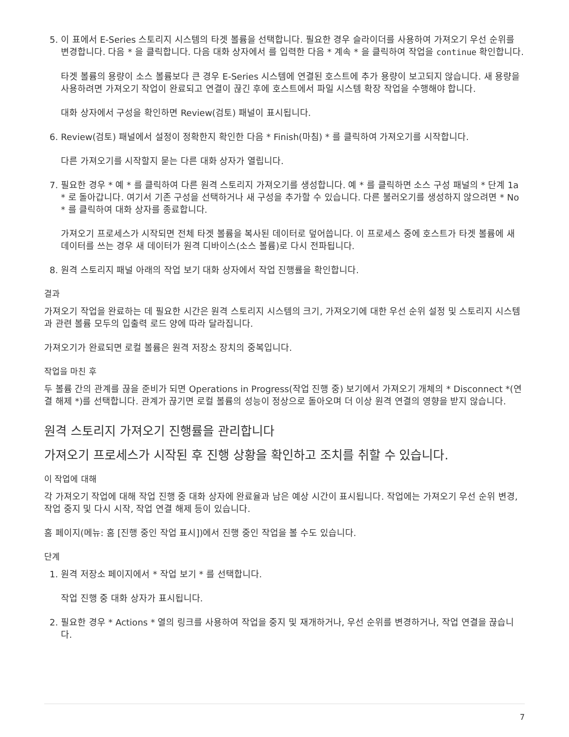5. 이 표에서 E-Series 스토리지 시스템의 타겟 볼륨을 선택합니다. 필요한 경우 슬라이더를 사용하여 가져오기 우선 순위를 변경합니다. 다음 * 을 클릭합니다. 다음 대화 상자에서 를 입력한 다음 * 계속 * 을 클릭하여 작업을 continue 확인합니다.
타겟 볼륨의 용량이 소스 볼륨보다 큰 경우 E-Series 시스템에 연결된 호스트에 추가 용량이 보고되지 않습니다. 새 용량을 사용하려면 가져오기 작업이 완료되고 연결이 끊긴 후에 호스트에서 파일 시스템 확장 작업을 수행해야 합니다.
대화 상자에서 구성을 확인하면 Review(검토) 패널이 표시됩니다.
6. Review(검토) 패널에서 설정이 정확한지 확인한 다음 * Finish(마침) * 를 클릭하여 가져오기를 시작합니다.
다른 가져오기를 시작할지 묻는 다른 대화 상자가 열립니다.
7. 필요한 경우 * 예 * 를 클릭하여 다른 원격 스토리지 가져오기를 생성합니다. 예 * 를 클릭하면 소스 구성 패널의 * 단계 1a * 로 돌아갑니다. 여기서 기존 구성을 선택하거나 새 구성을 추가할 수 있습니다. 다른 불러오기를 생성하지 않으려면 * No * 를 클릭하여 대화 상자를 종료합니다.
가져오기 프로세스가 시작되면 전체 타겟 볼륨을 복사된 데이터로 덮어씁니다. 이 프로세스 중에 호스트가 타겟 볼륨에 새 데이터를 쓰는 경우 새 데이터가 원격 디바이스(소스 볼륨)로 다시 전파됩니다.
8. 원격 스토리지 패널 아래의 작업 보기 대화 상자에서 작업 진행률을 확인합니다.
결과
가져오기 작업을 완료하는 데 필요한 시간은 원격 스토리지 시스템의 크기, 가져오기에 대한 우선 순위 설정 및 스토리지 시스템과 관련 볼륨 모두의 입출력 로드 양에 따라 달라집니다.
가져오기가 완료되면 로컬 볼륨은 원격 저장소 장치의 중복입니다.
작업을 마친 후
두 볼륨 간의 관계를 끊을 준비가 되면 Operations in Progress(작업 진행 중) 보기에서 가져오기 개체의 * Disconnect *(연결 해제 *)를 선택합니다. 관계가 끊기면 로컬 볼륨의 성능이 정상으로 돌아오며 더 이상 원격 연결의 영향을 받지 않습니다.
원격 스토리지 가져오기 진행률을 관리합니다
가져오기 프로세스가 시작된 후 진행 상황을 확인하고 조치를 취할 수 있습니다.
이 작업에 대해
각 가져오기 작업에 대해 작업 진행 중 대화 상자에 완료율과 남은 예상 시간이 표시됩니다. 작업에는 가져오기 우선 순위 변경, 작업 중지 및 다시 시작, 작업 연결 해제 등이 있습니다.
홈 페이지(메뉴: 홈 [진행 중인 작업 표시])에서 진행 중인 작업을 볼 수도 있습니다.
단계
1. 원격 저장소 페이지에서 * 작업 보기 * 를 선택합니다.
작업 진행 중 대화 상자가 표시됩니다.
2. 필요한 경우 * Actions * 열의 링크를 사용하여 작업을 중지 및 재개하거나, 우선 순위를 변경하거나, 작업 연결을 끊습니다.
7